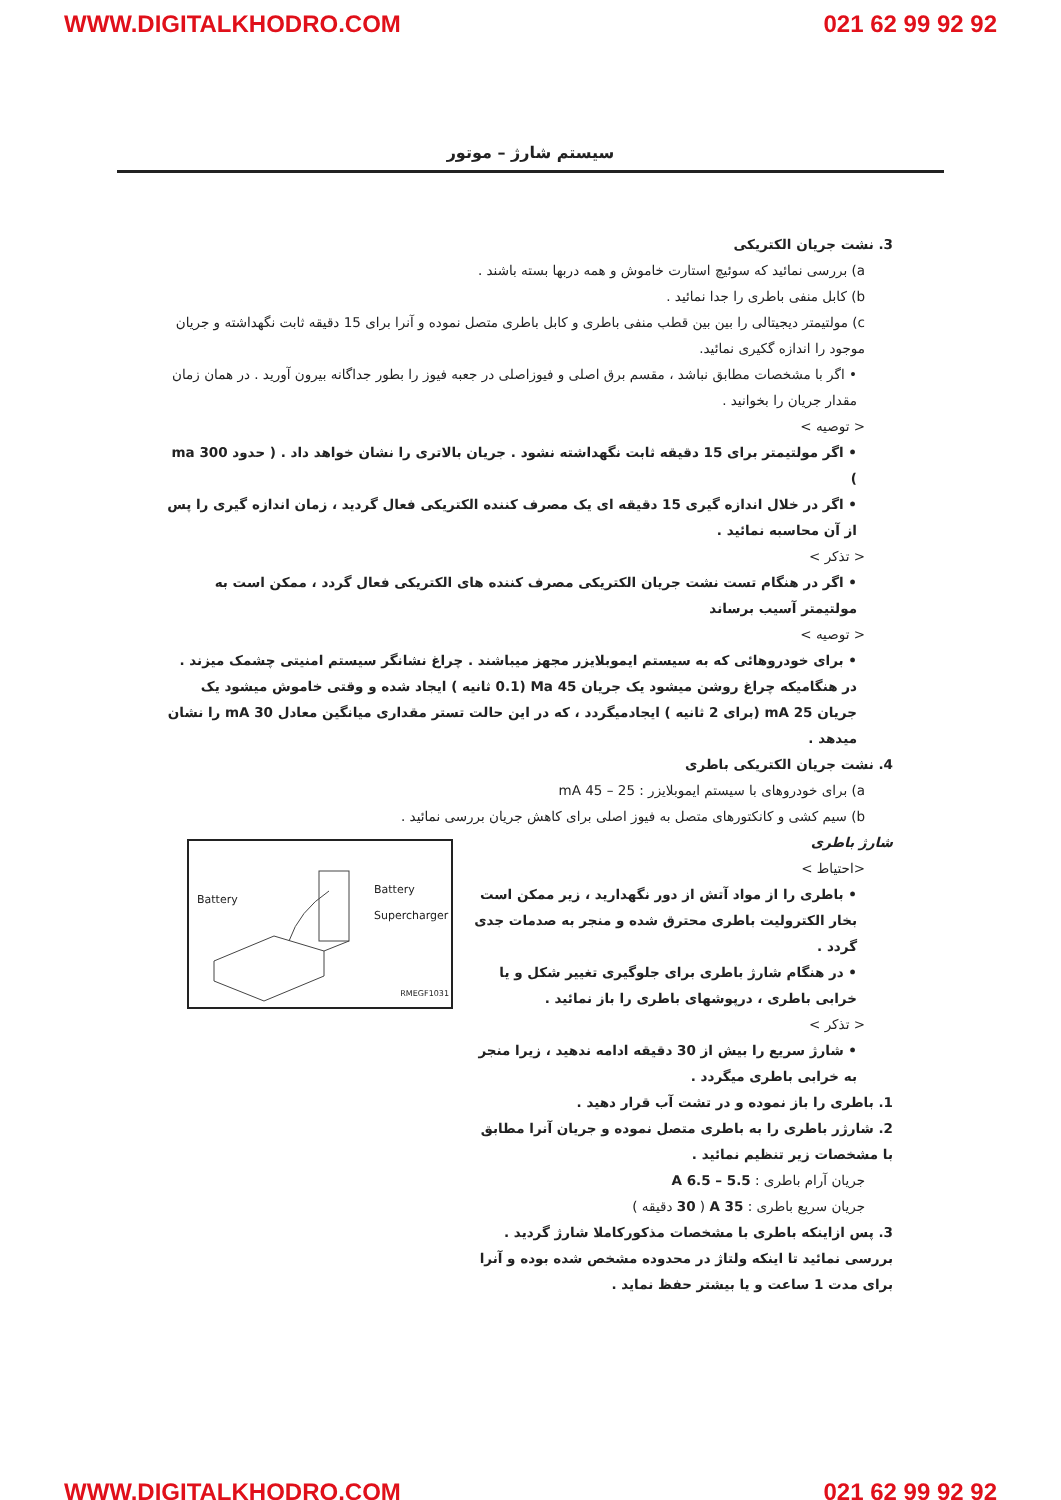WWW.DIGITALKHODRO.COM 021 62 99 92 92
سیستم شارژ – موتور
3. نشت جریان الکتریکی
a) بررسی نمائید که سوئیچ استارت خاموش و همه دربها بسته باشند .
b) کابل منفی باطری را جدا نمائید .
c) مولتیمتر دیجیتالی را بین بین قطب منفی باطری و کابل باطری متصل نموده و آنرا برای 15 دقیقه ثابت نگهداشته و جریان موجود را اندازه گکیری نمائید.
• اگر با مشخصات مطابق نباشد ، مقسم برق اصلی و فیوزاصلی در جعبه فیوز را بطور جداگانه بیرون آورید . در همان زمان مقدار جریان را بخوانید .
< توصیه >
• اگر مولتیمتر برای 15 دقیقه ثابت نگهداشته نشود . جریان بالاتری را نشان خواهد داد . ( حدود 300 ma )
• اگر در خلال اندازه گیری 15 دقیقه ای یک مصرف کننده الکتریکی فعال گردید ، زمان اندازه گیری را پس از آن محاسبه نمائید .
< تذکر >
• اگر در هنگام تست نشت جریان الکتریکی مصرف کننده های الکتریکی فعال گردد ، ممکن است به مولتیمتر آسیب برساند
< توصیه >
• برای خودروهائی که به سیستم ایموبلایزر مجهز میباشند . چراغ نشانگر سیستم امنیتی چشمک میزند . در هنگامیکه چراغ روشن میشود یک جریان 45 Ma (0.1 ثانیه ) ایجاد شده و وقتی خاموش میشود یک جریان 25 mA (برای 2 ثانیه ) ایجادمیگردد ، که در این حالت تستر مقداری میانگین معادل 30 mA را نشان میدهد .
4. نشت جریان الکتریکی باطری
a) برای خودروهای با سیستم ایموبلایزر : 25 – 45 mA
b) سیم کشی و کانکتورهای متصل به فیوز اصلی برای کاهش جریان بررسی نمائید .
شارژ باطری
<احتیاط >
• باطری را از مواد آتش از دور نگهدارید ، زیر ممکن است بخار الکترولیت باطری محترق شده و منجر به صدمات جدی گردد .
• در هنگام شارژ باطری برای جلوگیری تغییر شکل و یا خرابی باطری ، درپوشهای باطری را باز نمائید .
< تذکر >
• شارژ سریع را بیش از 30 دقیقه ادامه ندهید ، زیرا منجر به خرابی باطری میگردد .
1. باطری را باز نموده و در تشت آب قرار دهید .
2. شارژر باطری را به باطری متصل نموده و جریان آنرا مطابق با مشخصات زیر تنظیم نمائید .
جریان آرام باطری : 5.5 – 6.5 A
جریان سریع باطری : 35 A ( 30 دقیقه )
3. پس ازاینکه باطری با مشخصات مذکورکاملا شارژ گردید . بررسی نمائید تا اینکه ولتاژ در محدوده مشخص شده بوده و آنرا برای مدت 1 ساعت و یا بیشتر حفظ نماید .
Battery
Battery
Supercharger
RMEGF1031
WWW.DIGITALKHODRO.COM 021 62 99 92 92